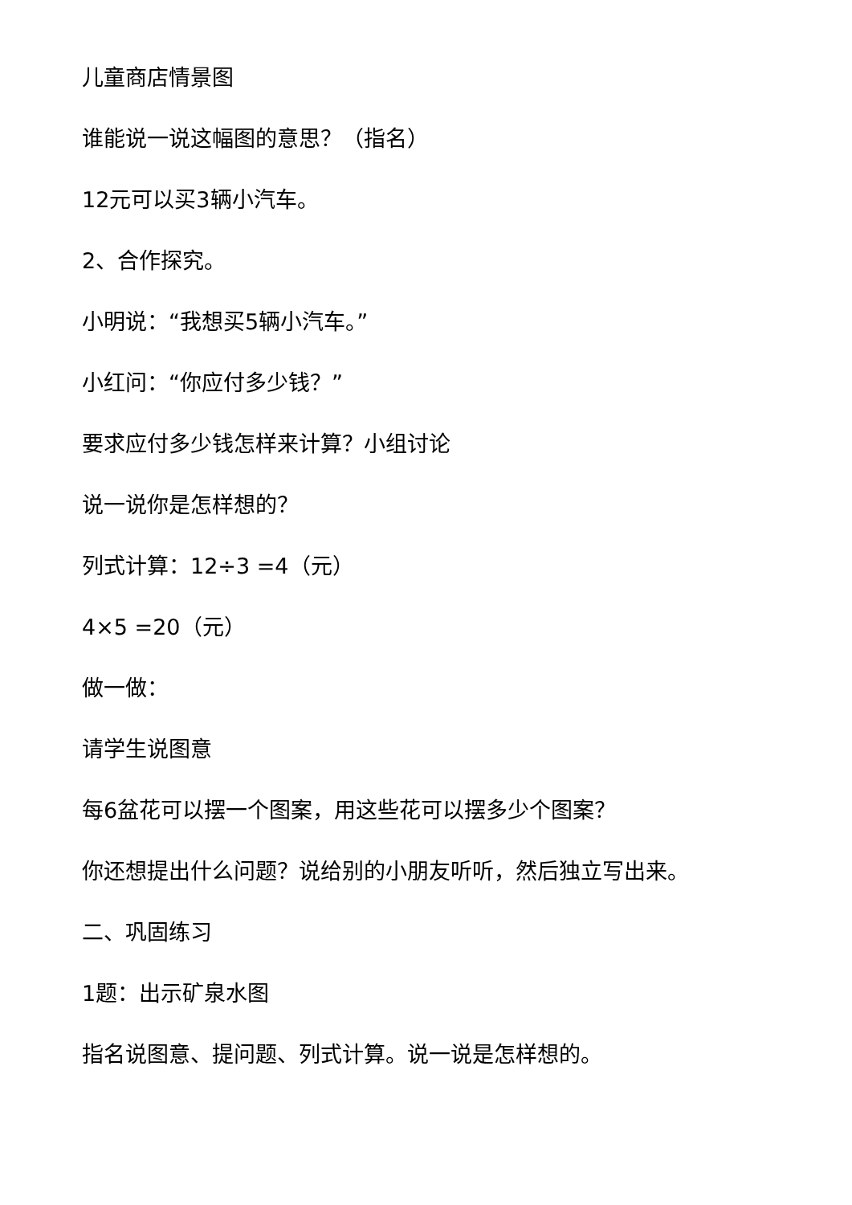儿童商店情景图
谁能说一说这幅图的意思？（指名）
12元可以买3辆小汽车。
2、合作探究。
小明说：“我想买5辆小汽车。”
小红问：“你应付多少钱？”
要求应付多少钱怎样来计算？小组讨论
说一说你是怎样想的？
列式计算：12÷3 =4（元）
4×5 =20（元）
做一做：
请学生说图意
每6盆花可以摆一个图案，用这些花可以摆多少个图案？
你还想提出什么问题？说给别的小朋友听听，然后独立写出来。
二、巩固练习
1题：出示矿泉水图
指名说图意、提问题、列式计算。说一说是怎样想的。